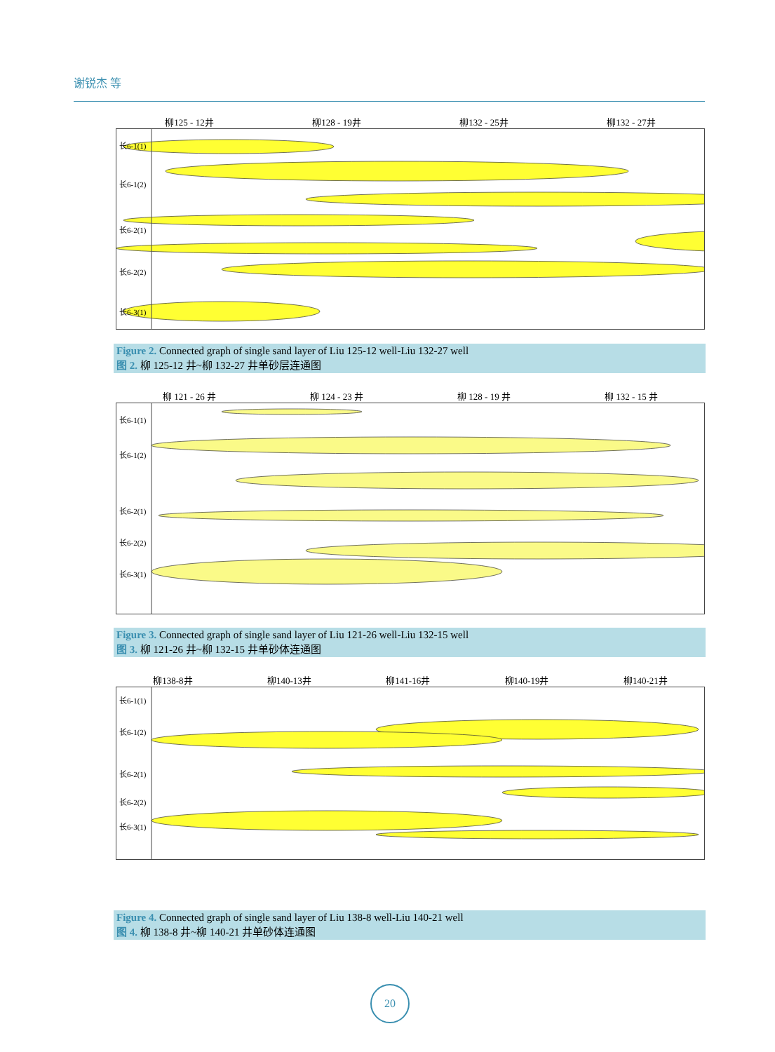谢锐杰 等
柳125 - 12井 柳128 - 19井 柳132 - 25井 柳132 - 27井
长6-1(1)
长6-1(2)
长6-2(1)
长6-2(2)
长6-3(1)
Figure 2. Connected graph of single sand layer of Liu 125-12 well-Liu 132-27 well
图 2. 柳 125-12 井~柳 132-27 井单砂层连通图
柳 121 - 26 井 柳 124 - 23 井 柳 128 - 19 井 柳 132 - 15 井
长6-1(1)
长6-1(2)
长6-2(1)
长6-2(2)
长6-3(1)
Figure 3. Connected graph of single sand layer of Liu 121-26 well-Liu 132-15 well
图 3. 柳 121-26 井~柳 132-15 井单砂体连通图
柳138-8井 柳140-13井 柳141-16井 柳140-19井 柳140-21井
长6-1(1)
长6-1(2)
长6-2(1)
长6-2(2)
长6-3(1)
Figure 4. Connected graph of single sand layer of Liu 138-8 well-Liu 140-21 well
图 4. 柳 138-8 井~柳 140-21 井单砂体连通图
20